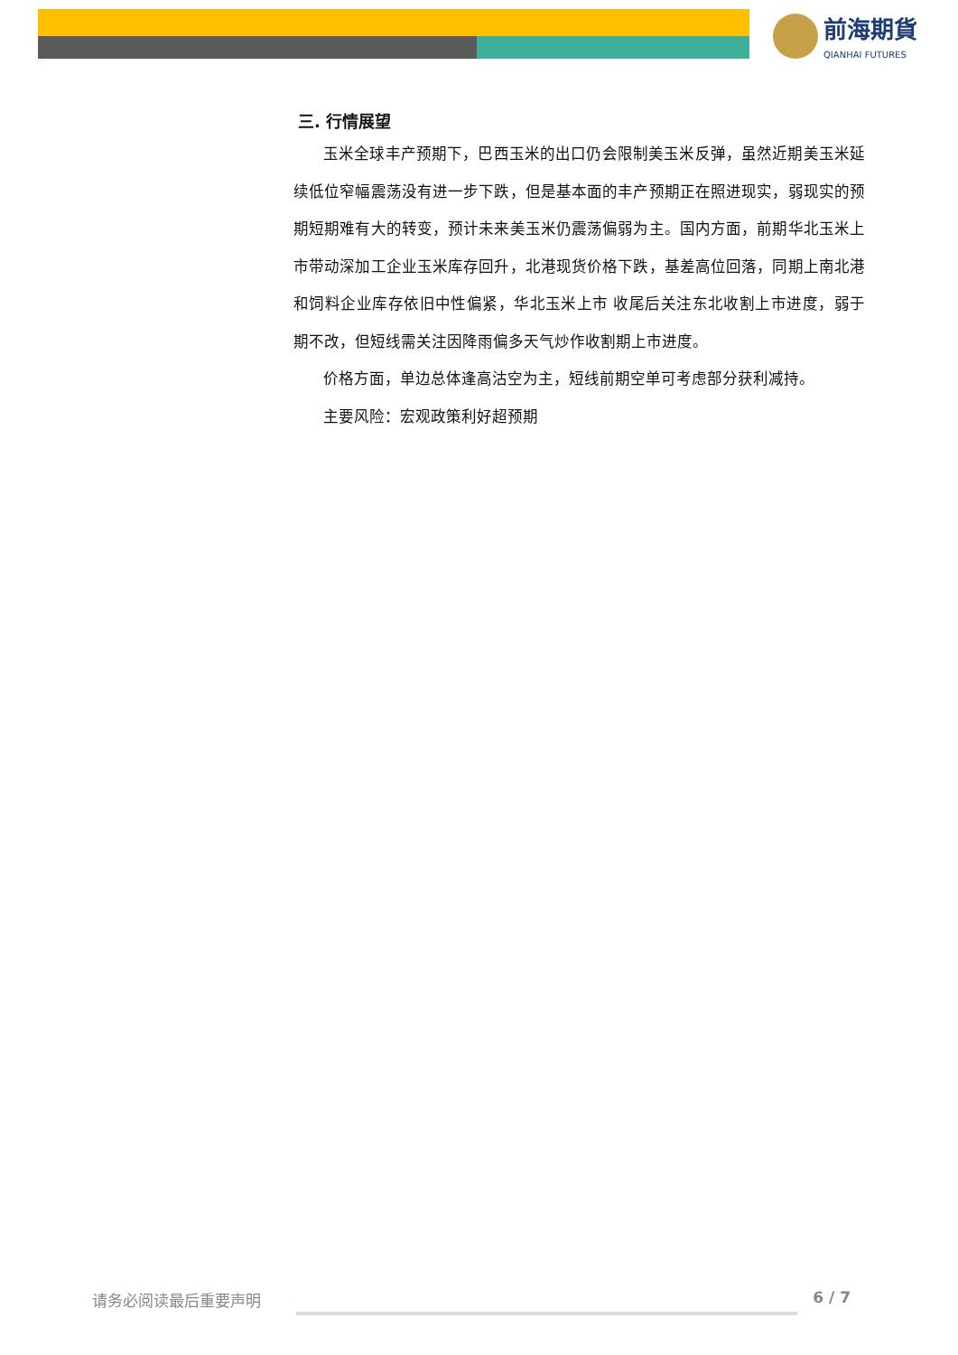前海期貨 QIANHAI FUTURES
三. 行情展望
玉米全球丰产预期下，巴西玉米的出口仍会限制美玉米反弹，虽然近期美玉米延续低位窄幅震荡没有进一步下跌，但是基本面的丰产预期正在照进现实，弱现实的预期短期难有大的转变，预计未来美玉米仍震荡偏弱为主。国内方面，前期华北玉米上市带动深加工企业玉米库存回升，北港现货价格下跌，基差高位回落，同期上南北港和饲料企业库存依旧中性偏紧，华北玉米上市 收尾后关注东北收割上市进度，弱于期不改，但短线需关注因降雨偏多天气炒作收割期上市进度。
价格方面，单边总体逢高沽空为主，短线前期空单可考虑部分获利减持。
主要风险：宏观政策利好超预期
请务必阅读最后重要声明 6 / 7